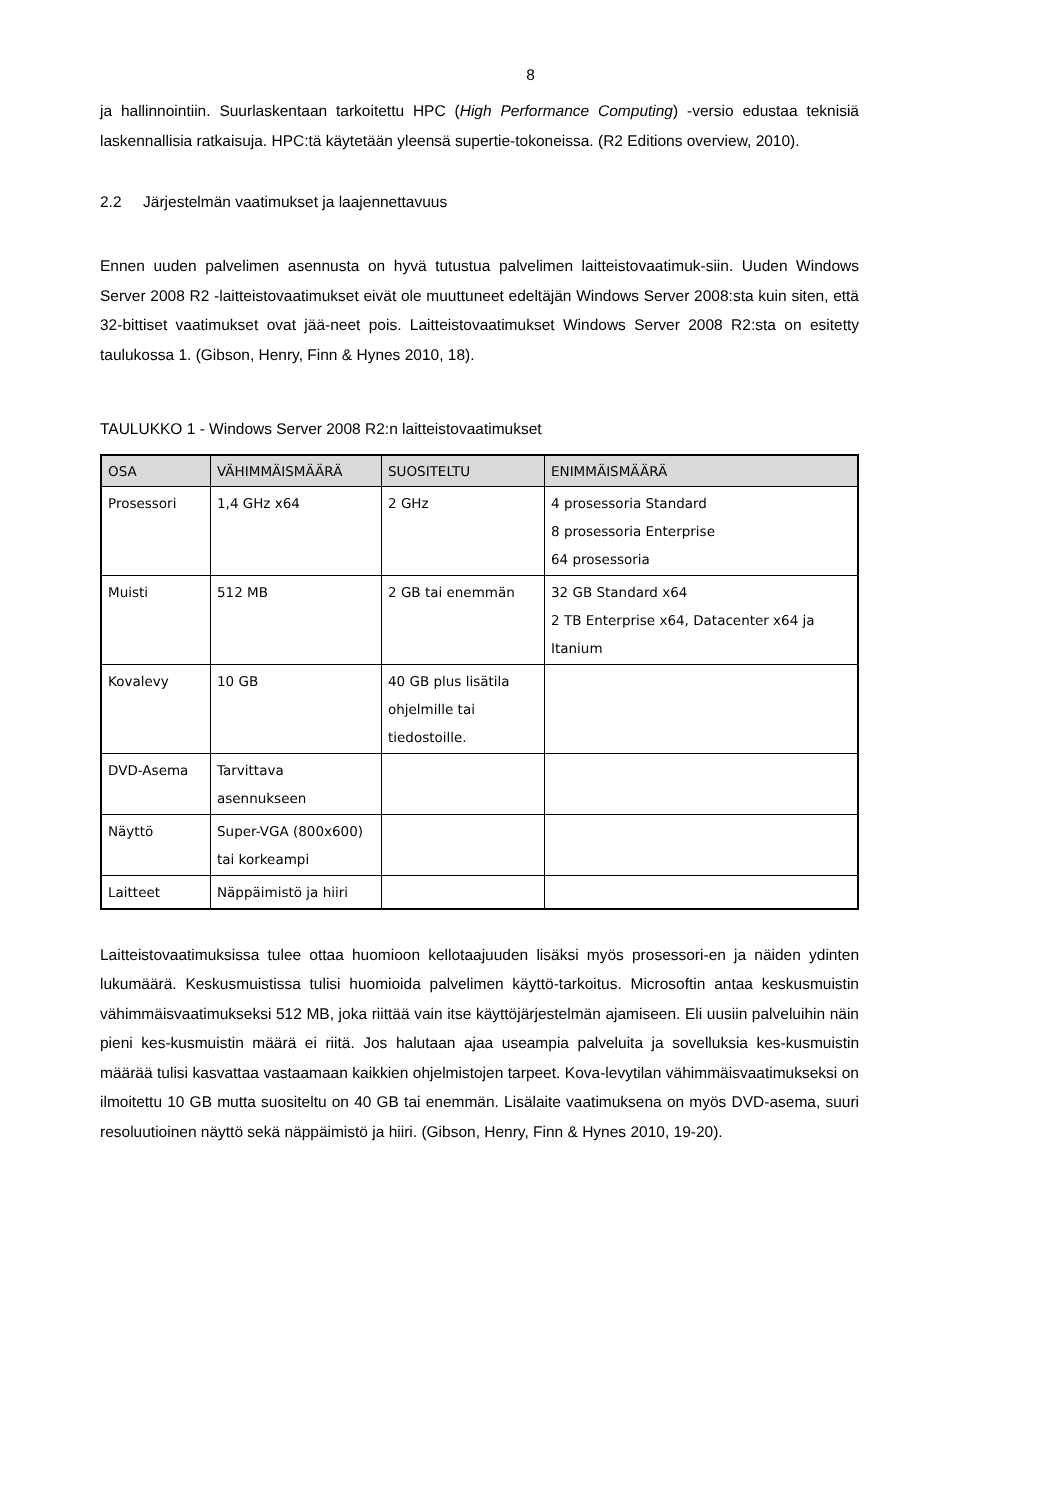8
ja hallinnointiin. Suurlaskentaan tarkoitettu HPC (High Performance Computing) -versio edustaa teknisiä laskennallisia ratkaisuja. HPC:tä käytetään yleensä supertie-tokoneissa. (R2 Editions overview, 2010).
2.2 Järjestelmän vaatimukset ja laajennettavuus
Ennen uuden palvelimen asennusta on hyvä tutustua palvelimen laitteistovaatimuk-siin. Uuden Windows Server 2008 R2 -laitteistovaatimukset eivät ole muuttuneet edeltäjän Windows Server 2008:sta kuin siten, että 32-bittiset vaatimukset ovat jää-neet pois. Laitteistovaatimukset Windows Server 2008 R2:sta on esitetty taulukossa 1. (Gibson, Henry, Finn & Hynes 2010, 18).
TAULUKKO 1 - Windows Server 2008 R2:n laitteistovaatimukset
| OSA | VÄHIMMÄISMÄÄRÄ | SUOSITELTU | ENIMMÄISMÄÄRÄ |
| --- | --- | --- | --- |
| Prosessori | 1,4 GHz x64 | 2 GHz | 4 prosessoria Standard 8 prosessoria Enterprise 64 prosessoria |
| Muisti | 512 MB | 2 GB tai enemmän | 32 GB Standard x64 2 TB Enterprise x64, Datacenter x64 ja Itanium |
| Kovalevy | 10 GB | 40 GB plus lisätila ohjelmille tai tiedostoille. | |
| DVD-Asema | Tarvittava asennukseen | | |
| Näyttö | Super-VGA (800x600) tai korkeampi | | |
| Laitteet | Näppäimistö ja hiiri | | |
Laitteistovaatimuksissa tulee ottaa huomioon kellotaajuuden lisäksi myös prosessori-en ja näiden ydinten lukumäärä. Keskusmuistissa tulisi huomioida palvelimen käyttö-tarkoitus. Microsoftin antaa keskusmuistin vähimmäisvaatimukseksi 512 MB, joka riittää vain itse käyttöjärjestelmän ajamiseen. Eli uusiin palveluihin näin pieni kes-kusmuistin määrä ei riitä. Jos halutaan ajaa useampia palveluita ja sovelluksia kes-kusmuistin määrää tulisi kasvattaa vastaamaan kaikkien ohjelmistojen tarpeet. Kova-levytilan vähimmäisvaatimukseksi on ilmoitettu 10 GB mutta suositeltu on 40 GB tai enemmän. Lisälaite vaatimuksena on myös DVD-asema, suuri resoluutioinen näyttö sekä näppäimistö ja hiiri. (Gibson, Henry, Finn & Hynes 2010, 19-20).